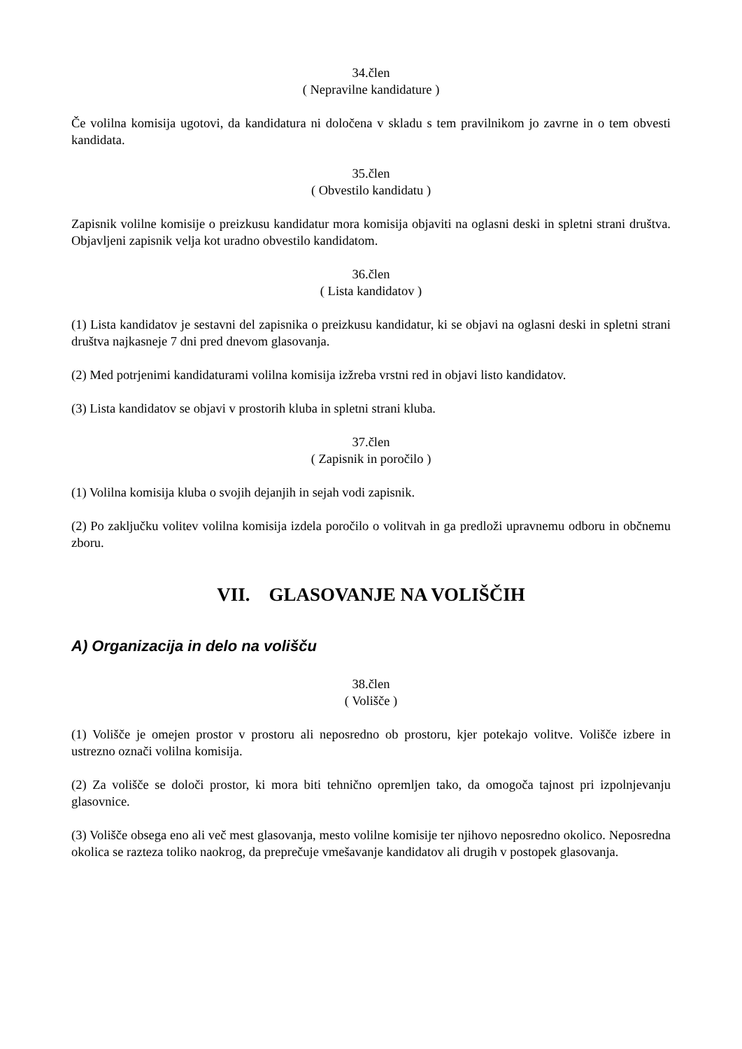34.člen
( Nepravilne kandidature )
Če volilna komisija ugotovi, da kandidatura ni določena v skladu s tem pravilnikom jo zavrne in o tem obvesti kandidata.
35.člen
( Obvestilo kandidatu )
Zapisnik volilne komisije o preizkusu kandidatur mora komisija objaviti na oglasni deski in spletni strani društva. Objavljeni zapisnik velja kot uradno obvestilo kandidatom.
36.člen
( Lista kandidatov )
(1) Lista kandidatov je sestavni del zapisnika o preizkusu kandidatur, ki se objavi na oglasni deski in spletni strani društva najkasneje 7 dni pred dnevom glasovanja.
(2) Med potrjenimi kandidaturami volilna komisija izžreba vrstni red in objavi listo kandidatov.
(3) Lista kandidatov se objavi v prostorih kluba in spletni strani kluba.
37.člen
( Zapisnik in poročilo )
(1) Volilna komisija kluba o svojih dejanjih in sejah vodi zapisnik.
(2) Po zaključku volitev volilna komisija izdela poročilo o volitvah in ga predloži upravnemu odboru in občnemu zboru.
VII. GLASOVANJE NA VOLIŠČIH
A) Organizacija in delo na volišču
38.člen
( Volišče )
(1) Volišče je omejen prostor v prostoru ali neposredno ob prostoru, kjer potekajo volitve. Volišče izbere in ustrezno označi volilna komisija.
(2) Za volišče se določi prostor, ki mora biti tehnično opremljen tako, da omogoča tajnost pri izpolnjevanju glasovnice.
(3) Volišče obsega eno ali več mest glasovanja, mesto volilne komisije ter njihovo neposredno okolico. Neposredna okolica se razteza toliko naokrog, da preprečuje vmešavanje kandidatov ali drugih v postopek glasovanja.